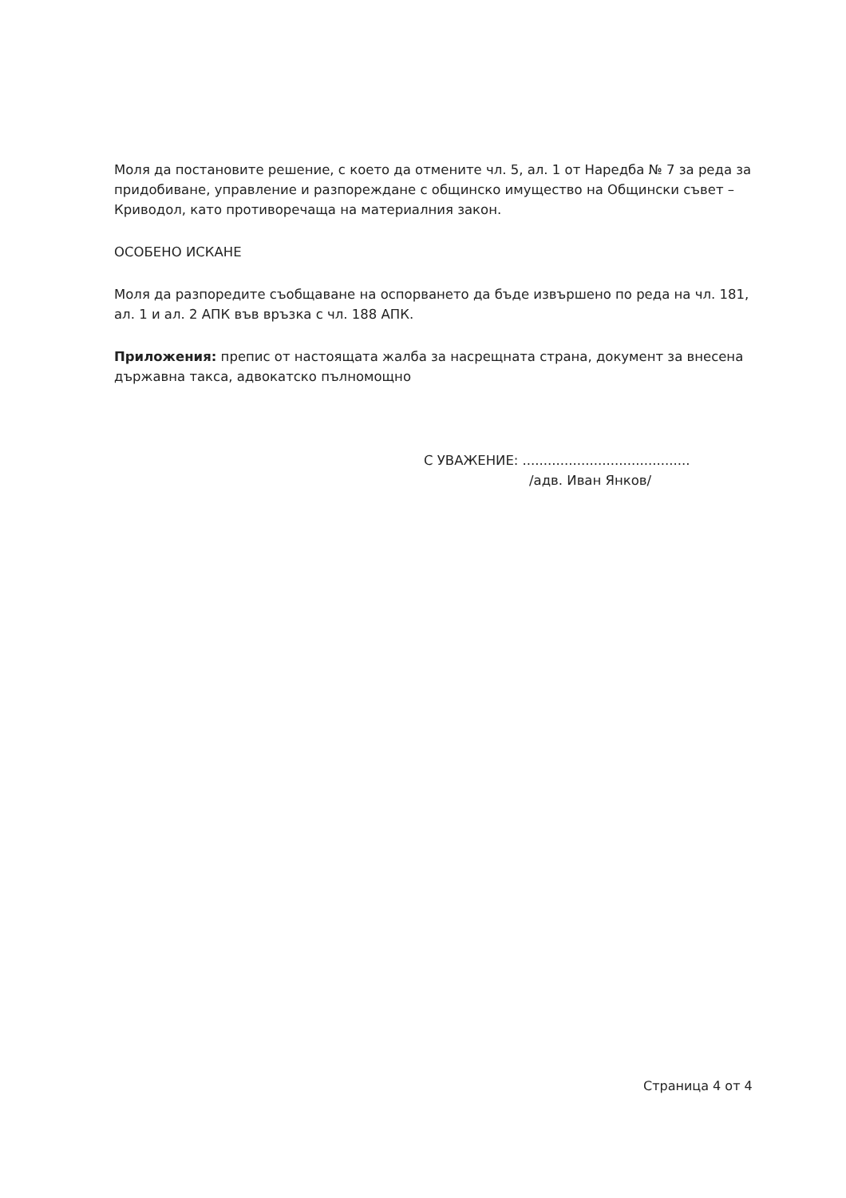Моля да постановите решение, с което да отмените чл. 5, ал. 1 от Наредба № 7 за реда за придобиване, управление и разпореждане с общинско имущество на Общински съвет – Криводол, като противоречаща на материалния закон.
ОСОБЕНО ИСКАНЕ
Моля да разпоредите съобщаване на оспорването да бъде извършено по реда на чл. 181, ал. 1 и ал. 2 АПК във връзка с чл. 188 АПК.
Приложения: препис от настоящата жалба за насрещната страна, документ за внесена държавна такса, адвокатско пълномощно
С УВАЖЕНИЕ: ........................................
/адв. Иван Янков/
Страница 4 от 4